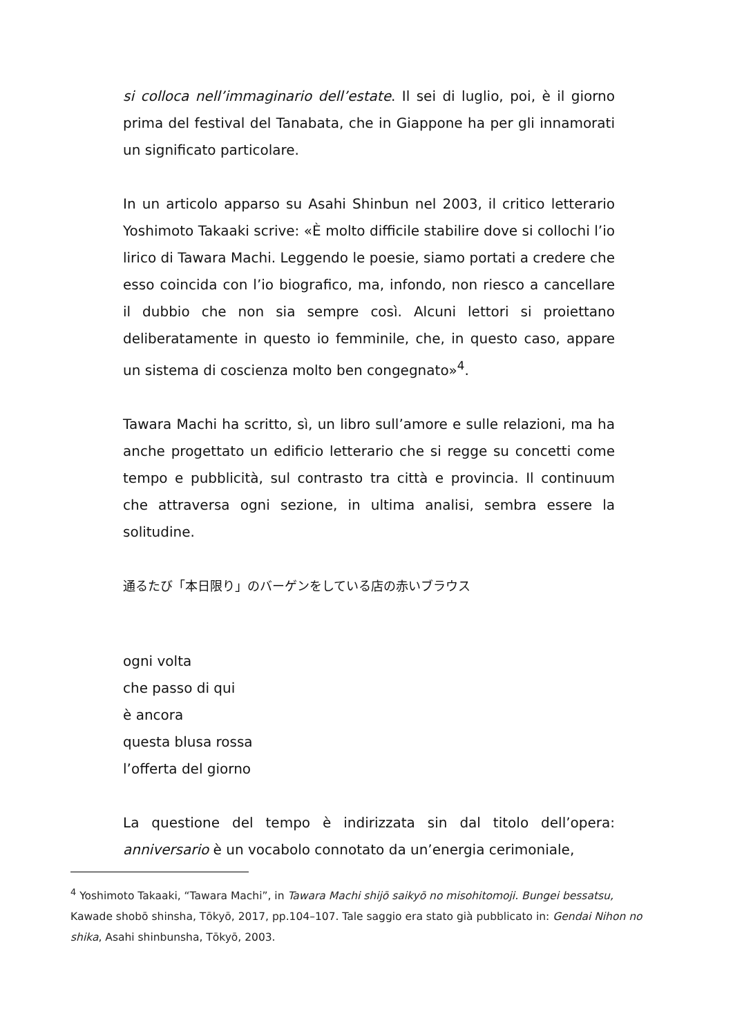si colloca nell’immaginario dell’estate. Il sei di luglio, poi, è il giorno prima del festival del Tanabata, che in Giappone ha per gli innamorati un significato particolare.
In un articolo apparso su Asahi Shinbun nel 2003, il critico letterario Yoshimoto Takaaki scrive: «È molto difficile stabilire dove si collochi l’io lirico di Tawara Machi. Leggendo le poesie, siamo portati a credere che esso coincida con l’io biografico, ma, infondo, non riesco a cancellare il dubbio che non sia sempre così. Alcuni lettori si proiettano deliberatamente in questo io femminile, che, in questo caso, appare un sistema di coscienza molto ben congegnato»<sup>4</sup>.
Tawara Machi ha scritto, sì, un libro sull’amore e sulle relazioni, ma ha anche progettato un edificio letterario che si regge su concetti come tempo e pubblicità, sul contrasto tra città e provincia. Il continuum che attraversa ogni sezione, in ultima analisi, sembra essere la solitudine.
通るたび「本日限り」のバーゲンをしている店の赤いブラウス
ogni volta
che passo di qui
è ancora
questa blusa rossa
l’offerta del giorno
La questione del tempo è indirizzata sin dal titolo dell’opera: anniversario è un vocabolo connotato da un’energia cerimoniale,
<sup>4</sup> Yoshimoto Takaaki, “Tawara Machi”, in Tawara Machi shijō saikyō no misohitomoji. Bungei bessatsu, Kawade shobō shinsha, Tōkyō, 2017, pp.104–107. Tale saggio era stato già pubblicato in: Gendai Nihon no shika, Asahi shinbunsha, Tōkyō, 2003.